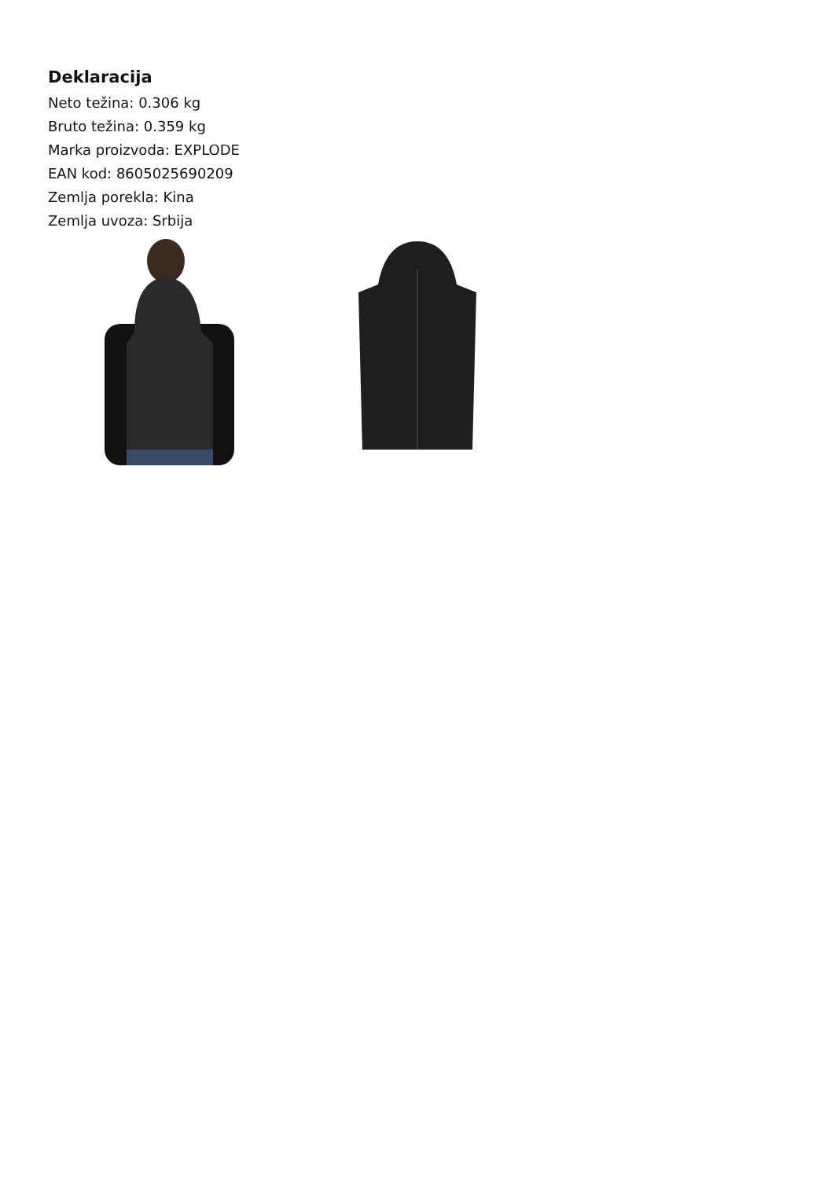Deklaracija
Neto težina: 0.306 kg
Bruto težina: 0.359 kg
Marka proizvoda: EXPLODE
EAN kod: 8605025690209
Zemlja porekla: Kina
Zemlja uvoza: Srbija